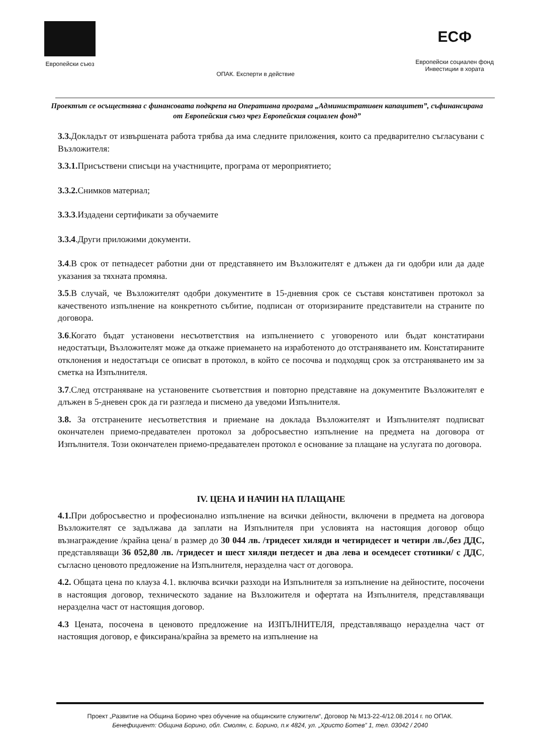Европейски съюз ОПАК. Експерти в действие
ЕСФ
Европейски социален фонд
Инвестиции в хората
Проектът се осъществява с финансовата подкрепа на Оперативна програма „Административен капацитет”, съфинансирана от Европейския съюз чрез Европейския социален фонд”
3.3. Докладът от извършената работа трябва да има следните приложения, които са предварително съгласувани с Възложителя:
3.3.1. Присъствени списъци на участниците, програма от мероприятието;
3.3.2. Снимков материал;
3.3.3.Издадени сертификати за обучаемите
3.3.4.Други приложими документи.
3.4.В срок от петнадесет работни дни от представянето им Възложителят е длъжен да ги одобри или да даде указания за тяхната промяна.
3.5.В случай, че Възложителят одобри документите в 15-дневния срок се съставя констативен протокол за качественото изпълнение на конкретното събитие, подписан от оторизираните представители на страните по договора.
3.6.Когато бъдат установени несъответствия на изпълнението с уговореното или бъдат констатирани недостатъци, Възложителят може да откаже приемането на изработеното до отстраняването им. Констатираните отклонения и недостатъци се описват в протокол, в който се посочва и подходящ срок за отстраняването им за сметка на Изпълнителя.
3.7.След отстраняване на установените съответствия и повторно представяне на документите Възложителят е длъжен в 5-дневен срок да ги разгледа и писмено да уведоми Изпълнителя.
3.8. За отстранените несъответствия и приемане на доклада Възложителят и Изпълнителят подписват окончателен приемо-предавателен протокол за добросъвестно изпълнение на предмета на договора от Изпълнителя. Този окончателен приемо-предавателен протокол е основание за плащане на услугата по договора.
IV. ЦЕНА И НАЧИН НА ПЛАЩАНЕ
4.1. При добросъвестно и професионално изпълнение на всички дейности, включени в предмета на договора Възложителят се задължава да заплати на Изпълнителя при условията на настоящия договор общо възнаграждение /крайна цена/ в размер до 30 044 лв. /тридесет хиляди и четиридесет и четири лв./,без ДДС, представляващи 36 052,80 лв. /тридесет и шест хиляди петдесет и два лева и осемдесет стотинки/ с ДДС, съгласно ценовото предложение на Изпълнителя, неразделна част от договора.
4.2. Общата цена по клауза 4.1. включва всички разходи на Изпълнителя за изпълнение на дейностите, посочени в настоящия договор, техническото задание на Възложителя и офертата на Изпълнителя, представляващи неразделна част от настоящия договор.
4.3 Цената, посочена в ценовото предложение на ИЗПЪЛНИТЕЛЯ, представляващо неразделна част от настоящия договор, е фиксирана/крайна за времето на изпълнение на
Проект „Развитие на Община Борино чрез обучение на общинските служители“, Договор № М13-22-4/12.08.2014 г. по ОПАК.
Бенефициент: Община Борино, обл. Смолян, с. Борино, п.к 4824, ул. „Христо Ботев” 1, тел. 03042 / 2040